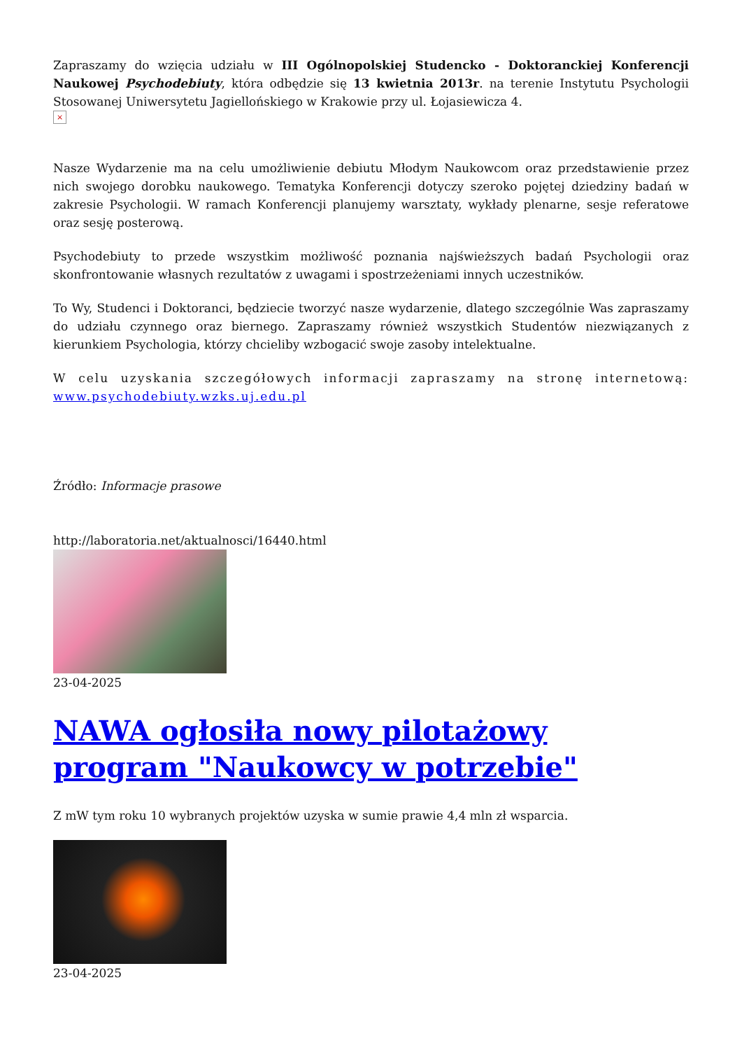Zapraszamy do wzięcia udziału w III Ogólnopolskiej Studencko - Doktoranckiej Konferencji Naukowej Psychodebiuty, która odbędzie się 13 kwietnia 2013r. na terenie Instytutu Psychologii Stosowanej Uniwersytetu Jagiellońskiego w Krakowie przy ul. Łojasiewicza 4.
×
Nasze Wydarzenie ma na celu umożliwienie debiutu Młodym Naukowcom oraz przedstawienie przez nich swojego dorobku naukowego. Tematyka Konferencji dotyczy szeroko pojętej dziedziny badań w zakresie Psychologii. W ramach Konferencji planujemy warsztaty, wykłady plenarne, sesje referatowe oraz sesję posterową.
Psychodebiuty to przede wszystkim możliwość poznania najświeższych badań Psychologii oraz skonfrontowanie własnych rezultatów z uwagami i spostrzeżeniami innych uczestników.
To Wy, Studenci i Doktoranci, będziecie tworzyć nasze wydarzenie, dlatego szczególnie Was zapraszamy do udziału czynnego oraz biernego. Zapraszamy również wszystkich Studentów niezwiązanych z kierunkiem Psychologia, którzy chcieliby wzbogacić swoje zasoby intelektualne.
W celu uzyskania szczegółowych informacji zapraszamy na stronę internetową: www.psychodebiuty.wzks.uj.edu.pl
Źródło: Informacje prasowe
http://laboratoria.net/aktualnosci/16440.html
23-04-2025
NAWA ogłosiła nowy pilotażowy program "Naukowcy w potrzebie"
Z mW tym roku 10 wybranych projektów uzyska w sumie prawie 4,4 mln zł wsparcia.
23-04-2025